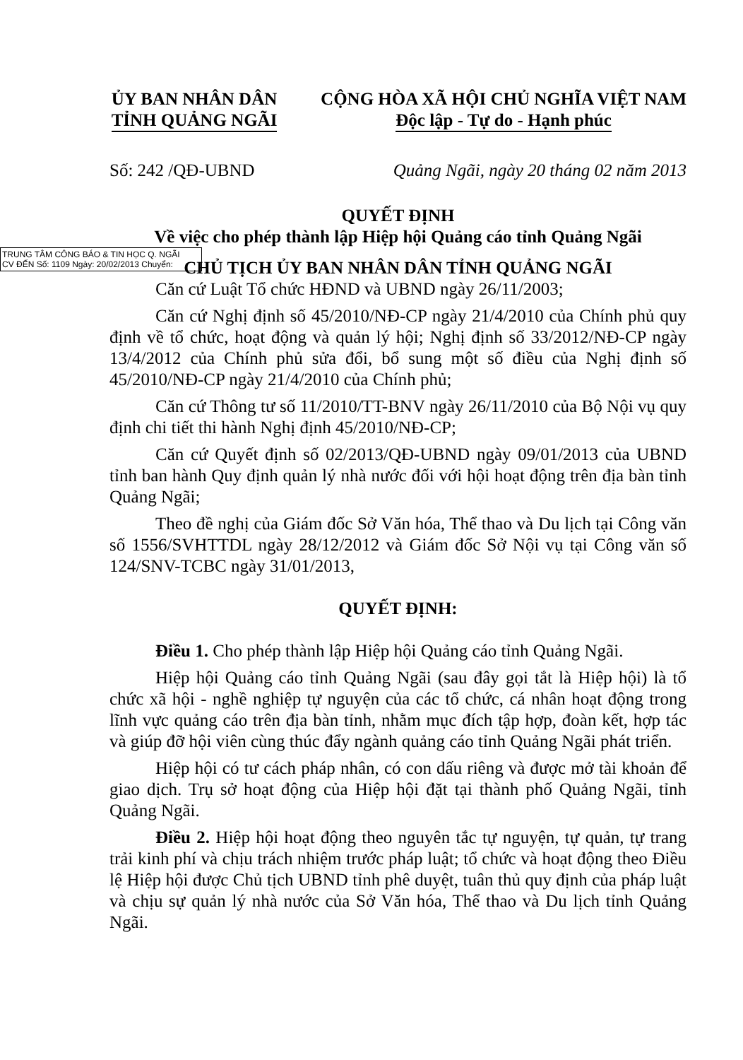ỦY BAN NHÂN DÂN
TỈNH QUẢNG NGÃI
CỘNG HÒA XÃ HỘI CHỦ NGHĨA VIỆT NAM
Độc lập - Tự do - Hạnh phúc
Số: 242 /QĐ-UBND Quảng Ngãi, ngày 20 tháng 02 năm 2013
QUYẾT ĐỊNH
Về việc cho phép thành lập Hiệp hội Quảng cáo tỉnh Quảng Ngãi
TRUNG TÂM CÔNG BÁO & TIN HỌC Q. NGÃI
CV ĐẾN Số: 1109 Ngày: 20/02/2013 Chuyển:
CHỦ TỊCH ỦY BAN NHÂN DÂN TỈNH QUẢNG NGÃI
Căn cứ Luật Tổ chức HĐND và UBND ngày 26/11/2003;
Căn cứ Nghị định số 45/2010/NĐ-CP ngày 21/4/2010 của Chính phủ quy định về tổ chức, hoạt động và quản lý hội; Nghị định số 33/2012/NĐ-CP ngày 13/4/2012 của Chính phủ sửa đổi, bổ sung một số điều của Nghị định số 45/2010/NĐ-CP ngày 21/4/2010 của Chính phủ;
Căn cứ Thông tư số 11/2010/TT-BNV ngày 26/11/2010 của Bộ Nội vụ quy định chi tiết thi hành Nghị định 45/2010/NĐ-CP;
Căn cứ Quyết định số 02/2013/QĐ-UBND ngày 09/01/2013 của UBND tỉnh ban hành Quy định quản lý nhà nước đối với hội hoạt động trên địa bàn tỉnh Quảng Ngãi;
Theo đề nghị của Giám đốc Sở Văn hóa, Thể thao và Du lịch tại Công văn số 1556/SVHTTDL ngày 28/12/2012 và Giám đốc Sở Nội vụ tại Công văn số 124/SNV-TCBC ngày 31/01/2013,
QUYẾT ĐỊNH:
Điều 1. Cho phép thành lập Hiệp hội Quảng cáo tỉnh Quảng Ngãi.
Hiệp hội Quảng cáo tỉnh Quảng Ngãi (sau đây gọi tắt là Hiệp hội) là tổ chức xã hội - nghề nghiệp tự nguyện của các tổ chức, cá nhân hoạt động trong lĩnh vực quảng cáo trên địa bàn tỉnh, nhằm mục đích tập hợp, đoàn kết, hợp tác và giúp đỡ hội viên cùng thúc đẩy ngành quảng cáo tỉnh Quảng Ngãi phát triển.
Hiệp hội có tư cách pháp nhân, có con dấu riêng và được mở tài khoản để giao dịch. Trụ sở hoạt động của Hiệp hội đặt tại thành phố Quảng Ngãi, tỉnh Quảng Ngãi.
Điều 2. Hiệp hội hoạt động theo nguyên tắc tự nguyện, tự quản, tự trang trải kinh phí và chịu trách nhiệm trước pháp luật; tổ chức và hoạt động theo Điều lệ Hiệp hội được Chủ tịch UBND tỉnh phê duyệt, tuân thủ quy định của pháp luật và chịu sự quản lý nhà nước của Sở Văn hóa, Thể thao và Du lịch tỉnh Quảng Ngãi.